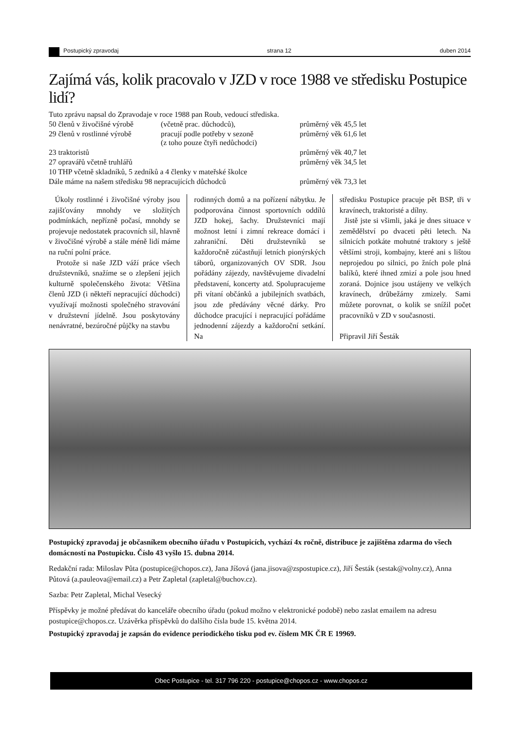Postupický zpravodaj strana 12 duben 2014
Zajímá vás, kolik pracovalo v JZD v roce 1988 ve středisku Postupice lidí?
| Tuto zprávu napsal do Zpravodaje v roce 1988 pan Roub, vedoucí střediska. | | |
| 50 členů v živočišné výrobě | (včetně prac. důchodců), | průměrný věk 45,5 let |
| 29 členů v rostlinné výrobě | pracují podle potřeby v sezoně (z toho pouze čtyři nedůchodci) | průměrný věk 61,6 let |
| 23 traktoristů | | průměrný věk 40,7 let |
| 27 opravářů včetně truhlářů | | průměrný věk 34,5 let |
| 10 THP včetně skladníků, 5 zedníků a 4 členky v mateřské školce | | |
| Dále máme na našem středisku 98 nepracujících důchodců | | průměrný věk 73,3 let |
Úkoly rostlinné i živočišné výroby jsou zajišťovány mnohdy ve složitých podmínkách, nepřízně počasí, mnohdy se projevuje nedostatek pracovních sil, hlavně v živočišné výrobě a stále méně lidí máme na ruční polní práce.
Protože si naše JZD váží práce všech družstevníků, snažíme se o zlepšení jejich kulturně společenského života: Většina členů JZD (i někteří nepracující důchodci) využívají možnosti společného stravování v družstevní jídelně. Jsou poskytovány nenávratné, bezúročné půjčky na stavbu
rodinných domů a na pořízení nábytku. Je podporována činnost sportovních oddílů JZD hokej, šachy. Družstevníci mají možnost letní i zimní rekreace domácí i zahraniční. Děti družstevníků se každoročně zúčastňují letních pionýrských táborů, organizovaných OV SDR. Jsou pořádány zájezdy, navštěvujeme divadelní představení, koncerty atd. Spolupracujeme při vítaní občánků a jubilejních svatbách, jsou zde předávány věcné dárky. Pro důchodce pracující i nepracující pořádáme jednodenní zájezdy a každoroční setkání. Na
středisku Postupice pracuje pět BSP, tři v kravínech, traktoristé a dílny.
Jistě jste si všimli, jaká je dnes situace v zemědělství po dvaceti pěti letech. Na silnicích potkáte mohutné traktory s ještě většími stroji, kombajny, které ani s lištou neprojedou po silnici, po žních pole plná balíků, které ihned zmizí a pole jsou hned zoraná. Dojnice jsou ustájeny ve velkých kravínech, drůbežárny zmizely. Sami můžete porovnat, o kolik se snížil počet pracovníků v ZD v současnosti.
Připravil Jiří Šesták
Postupický zpravodaj je občasníkem obecního úřadu v Postupicích, vychází 4x ročně, distribuce je zajištěna zdarma do všech domácností na Postupicku. Číslo 43 vyšlo 15. dubna 2014.
Redakční rada: Miloslav Půta (postupice@chopos.cz), Jana Jíšová (jana.jisova@zspostupice.cz), Jiří Šesták (sestak@volny.cz), Anna Půtová (a.pauleova@email.cz) a Petr Zapletal (zapletal@buchov.cz).
Sazba: Petr Zapletal, Michal Vesecký
Příspěvky je možné předávat do kanceláře obecního úřadu (pokud možno v elektronické podobě) nebo zaslat emailem na adresu postupice@chopos.cz. Uzávěrka příspěvků do dalšího čísla bude 15. května 2014.
Postupický zpravodaj je zapsán do evidence periodického tisku pod ev. číslem MK ČR E 19969.
Obec Postupice - tel. 317 796 220 - postupice@chopos.cz - www.chopos.cz